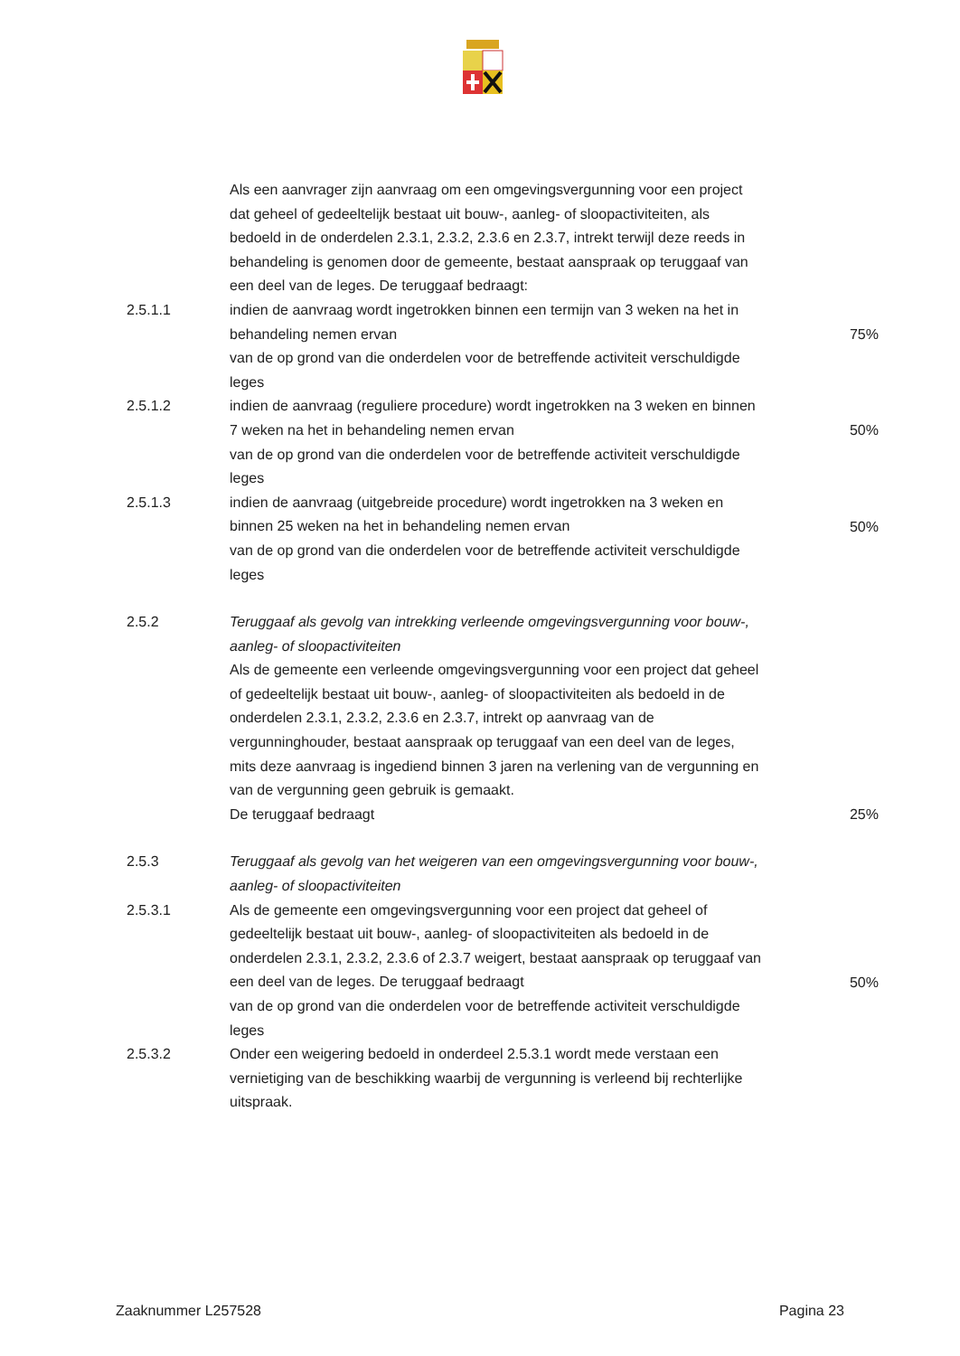Als een aanvrager zijn aanvraag om een omgevingsvergunning voor een project dat geheel of gedeeltelijk bestaat uit bouw-, aanleg- of sloopactiviteiten, als bedoeld in de onderdelen 2.3.1, 2.3.2, 2.3.6 en 2.3.7, intrekt terwijl deze reeds in behandeling is genomen door de gemeente, bestaat aanspraak op teruggaaf van een deel van de leges. De teruggaaf bedraagt:
2.5.1.1 indien de aanvraag wordt ingetrokken binnen een termijn van 3 weken na het in behandeling nemen ervan
van de op grond van die onderdelen voor de betreffende activiteit verschuldigde leges
75%
2.5.1.2 indien de aanvraag (reguliere procedure) wordt ingetrokken na 3 weken en binnen 7 weken na het in behandeling nemen ervan
van de op grond van die onderdelen voor de betreffende activiteit verschuldigde leges
50%
2.5.1.3 indien de aanvraag (uitgebreide procedure) wordt ingetrokken na 3 weken en binnen 25 weken na het in behandeling nemen ervan
van de op grond van die onderdelen voor de betreffende activiteit verschuldigde leges
50%
2.5.2 Teruggaaf als gevolg van intrekking verleende omgevingsvergunning voor bouw-, aanleg- of sloopactiviteiten
Als de gemeente een verleende omgevingsvergunning voor een project dat geheel of gedeeltelijk bestaat uit bouw-, aanleg- of sloopactiviteiten als bedoeld in de onderdelen 2.3.1, 2.3.2, 2.3.6 en 2.3.7, intrekt op aanvraag van de vergunninghouder, bestaat aanspraak op teruggaaf van een deel van de leges, mits deze aanvraag is ingediend binnen 3 jaren na verlening van de vergunning en van de vergunning geen gebruik is gemaakt.
De teruggaaf bedraagt
25%
2.5.3 Teruggaaf als gevolg van het weigeren van een omgevingsvergunning voor bouw-, aanleg- of sloopactiviteiten
2.5.3.1 Als de gemeente een omgevingsvergunning voor een project dat geheel of gedeeltelijk bestaat uit bouw-, aanleg- of sloopactiviteiten als bedoeld in de onderdelen 2.3.1, 2.3.2, 2.3.6 of 2.3.7 weigert, bestaat aanspraak op teruggaaf van een deel van de leges. De teruggaaf bedraagt
van de op grond van die onderdelen voor de betreffende activiteit verschuldigde leges
50%
2.5.3.2 Onder een weigering bedoeld in onderdeel 2.5.3.1 wordt mede verstaan een vernietiging van de beschikking waarbij de vergunning is verleend bij rechterlijke uitspraak.
Zaaknummer L257528 Pagina 23